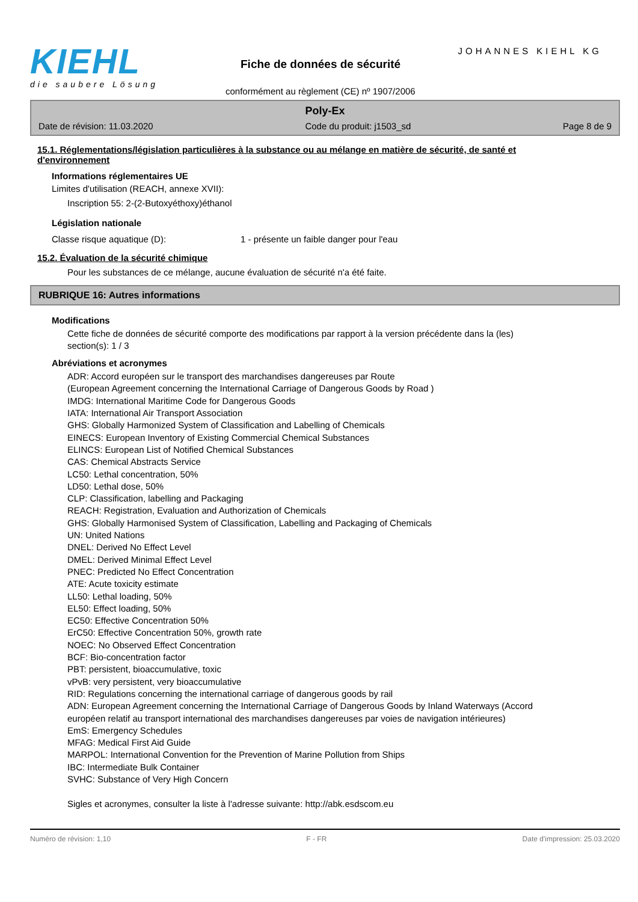KIEHL
die saubere Lösung
JOHANNES KIEHL KG
Fiche de données de sécurité
conformément au règlement (CE) nº 1907/2006
Poly-Ex
Date de révision: 11.03.2020 Code du produit: j1503_sd Page 8 de 9
15.1. Réglementations/législation particulières à la substance ou au mélange en matière de sécurité, de santé et d'environnement
Informations réglementaires UE
Limites d'utilisation (REACH, annexe XVII):
Inscription 55: 2-(2-Butoxyéthoxy)éthanol
Législation nationale
Classe risque aquatique (D): 1 - présente un faible danger pour l'eau
15.2. Évaluation de la sécurité chimique
Pour les substances de ce mélange, aucune évaluation de sécurité n'a été faite.
RUBRIQUE 16: Autres informations
Modifications
Cette fiche de données de sécurité comporte des modifications par rapport à la version précédente dans la (les) section(s): 1 / 3
Abréviations et acronymes
ADR: Accord européen sur le transport des marchandises dangereuses par Route
(European Agreement concerning the International Carriage of Dangerous Goods by Road )
IMDG: International Maritime Code for Dangerous Goods
IATA: International Air Transport Association
GHS: Globally Harmonized System of Classification and Labelling of Chemicals
EINECS: European Inventory of Existing Commercial Chemical Substances
ELINCS: European List of Notified Chemical Substances
CAS: Chemical Abstracts Service
LC50: Lethal concentration, 50%
LD50: Lethal dose, 50%
CLP: Classification, labelling and Packaging
REACH: Registration, Evaluation and Authorization of Chemicals
GHS: Globally Harmonised System of Classification, Labelling and Packaging of Chemicals
UN: United Nations
DNEL: Derived No Effect Level
DMEL: Derived Minimal Effect Level
PNEC: Predicted No Effect Concentration
ATE: Acute toxicity estimate
LL50: Lethal loading, 50%
EL50: Effect loading, 50%
EC50: Effective Concentration 50%
ErC50: Effective Concentration 50%, growth rate
NOEC: No Observed Effect Concentration
BCF: Bio-concentration factor
PBT: persistent, bioaccumulative, toxic
vPvB: very persistent, very bioaccumulative
RID: Regulations concerning the international carriage of dangerous goods by rail
ADN: European Agreement concerning the International Carriage of Dangerous Goods by Inland Waterways (Accord européen relatif au transport international des marchandises dangereuses par voies de navigation intérieures)
EmS: Emergency Schedules
MFAG: Medical First Aid Guide
MARPOL: International Convention for the Prevention of Marine Pollution from Ships
IBC: Intermediate Bulk Container
SVHC: Substance of Very High Concern
Sigles et acronymes, consulter la liste à l'adresse suivante: http://abk.esdscom.eu
Numéro de révision: 1,10 F - FR Date d'impression: 25.03.2020